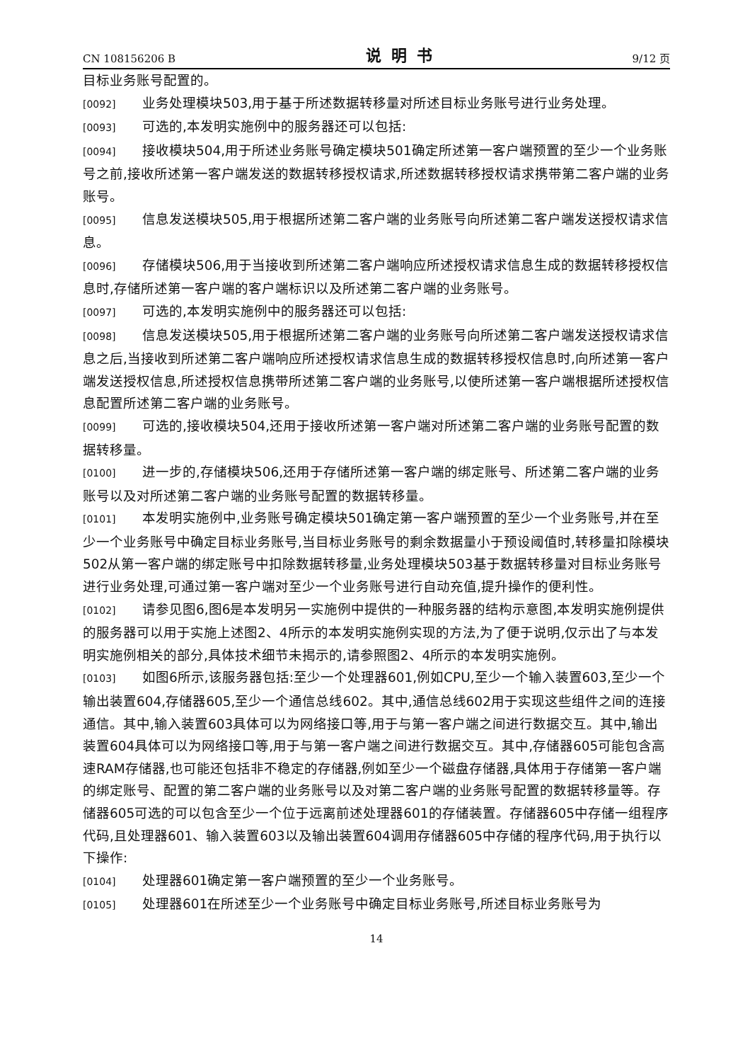CN 108156206 B 说明书 9/12 页
目标业务账号配置的。
[0092] 业务处理模块503,用于基于所述数据转移量对所述目标业务账号进行业务处理。
[0093] 可选的,本发明实施例中的服务器还可以包括:
[0094] 接收模块504,用于所述业务账号确定模块501确定所述第一客户端预置的至少一个业务账号之前,接收所述第一客户端发送的数据转移授权请求,所述数据转移授权请求携带第二客户端的业务账号。
[0095] 信息发送模块505,用于根据所述第二客户端的业务账号向所述第二客户端发送授权请求信息。
[0096] 存储模块506,用于当接收到所述第二客户端响应所述授权请求信息生成的数据转移授权信息时,存储所述第一客户端的客户端标识以及所述第二客户端的业务账号。
[0097] 可选的,本发明实施例中的服务器还可以包括:
[0098] 信息发送模块505,用于根据所述第二客户端的业务账号向所述第二客户端发送授权请求信息之后,当接收到所述第二客户端响应所述授权请求信息生成的数据转移授权信息时,向所述第一客户端发送授权信息,所述授权信息携带所述第二客户端的业务账号,以使所述第一客户端根据所述授权信息配置所述第二客户端的业务账号。
[0099] 可选的,接收模块504,还用于接收所述第一客户端对所述第二客户端的业务账号配置的数据转移量。
[0100] 进一步的,存储模块506,还用于存储所述第一客户端的绑定账号、所述第二客户端的业务账号以及对所述第二客户端的业务账号配置的数据转移量。
[0101] 本发明实施例中,业务账号确定模块501确定第一客户端预置的至少一个业务账号,并在至少一个业务账号中确定目标业务账号,当目标业务账号的剩余数据量小于预设阈值时,转移量扣除模块502从第一客户端的绑定账号中扣除数据转移量,业务处理模块503基于数据转移量对目标业务账号进行业务处理,可通过第一客户端对至少一个业务账号进行自动充值,提升操作的便利性。
[0102] 请参见图6,图6是本发明另一实施例中提供的一种服务器的结构示意图,本发明实施例提供的服务器可以用于实施上述图2、4所示的本发明实施例实现的方法,为了便于说明,仅示出了与本发明实施例相关的部分,具体技术细节未揭示的,请参照图2、4所示的本发明实施例。
[0103] 如图6所示,该服务器包括:至少一个处理器601,例如CPU,至少一个输入装置603,至少一个输出装置604,存储器605,至少一个通信总线602。其中,通信总线602用于实现这些组件之间的连接通信。其中,输入装置603具体可以为网络接口等,用于与第一客户端之间进行数据交互。其中,输出装置604具体可以为网络接口等,用于与第一客户端之间进行数据交互。其中,存储器605可能包含高速RAM存储器,也可能还包括非不稳定的存储器,例如至少一个磁盘存储器,具体用于存储第一客户端的绑定账号、配置的第二客户端的业务账号以及对第二客户端的业务账号配置的数据转移量等。存储器605可选的可以包含至少一个位于远离前述处理器601的存储装置。存储器605中存储一组程序代码,且处理器601、输入装置603以及输出装置604调用存储器605中存储的程序代码,用于执行以下操作:
[0104] 处理器601确定第一客户端预置的至少一个业务账号。
[0105] 处理器601在所述至少一个业务账号中确定目标业务账号,所述目标业务账号为
14